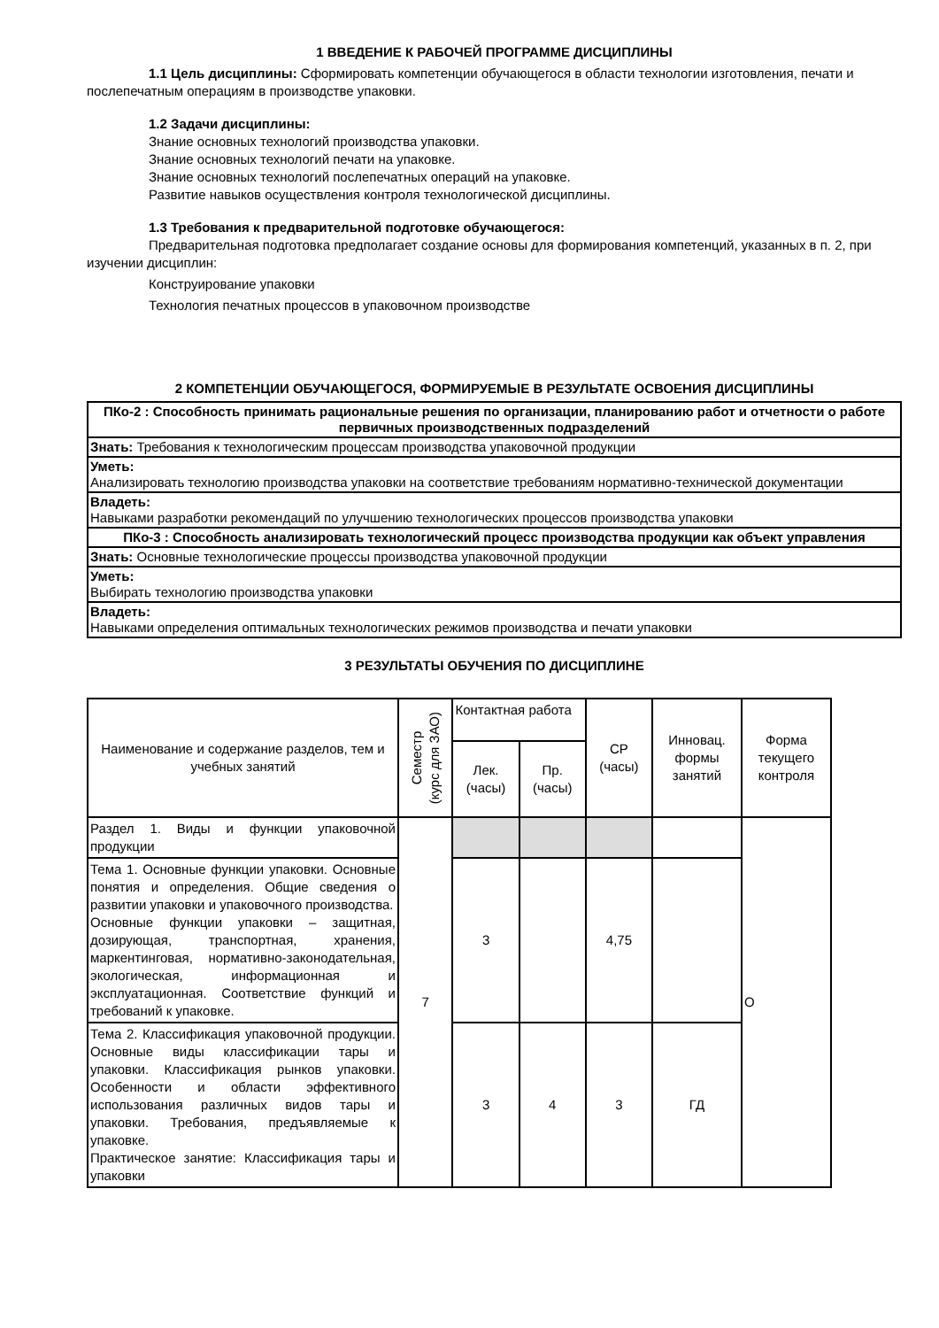1 ВВЕДЕНИЕ К РАБОЧЕЙ ПРОГРАММЕ ДИСЦИПЛИНЫ
1.1 Цель дисциплины: Сформировать компетенции обучающегося в области технологии изготовления, печати и послепечатным операциям в производстве упаковки.
1.2 Задачи дисциплины:
Знание основных технологий производства упаковки.
Знание основных технологий печати на упаковке.
Знание основных технологий послепечатных операций на упаковке.
Развитие навыков осуществления контроля технологической дисциплины.
1.3 Требования к предварительной подготовке обучающегося:
Предварительная подготовка предполагает создание основы для формирования компетенций, указанных в п. 2, при изучении дисциплин:
Конструирование упаковки
Технология печатных процессов в упаковочном производстве
2 КОМПЕТЕНЦИИ ОБУЧАЮЩЕГОСЯ, ФОРМИРУЕМЫЕ В РЕЗУЛЬТАТЕ ОСВОЕНИЯ ДИСЦИПЛИНЫ
| ПКо-2 : Способность принимать рациональные решения по организации, планированию работ и отчетности о работе первичных производственных подразделений |
| Знать: Требования к технологическим процессам производства упаковочной продукции |
| Уметь: Анализировать технологию производства упаковки на соответствие требованиям нормативно-технической документации |
| Владеть: Навыками разработки рекомендаций по улучшению технологических процессов производства упаковки |
| ПКо-3 : Способность анализировать технологический процесс производства продукции как объект управления |
| Знать: Основные технологические процессы производства упаковочной продукции |
| Уметь: Выбирать технологию производства упаковки |
| Владеть: Навыками определения оптимальных технологических режимов производства и печати упаковки |
3 РЕЗУЛЬТАТЫ ОБУЧЕНИЯ ПО ДИСЦИПЛИНЕ
| Наименование и содержание разделов, тем и учебных занятий | Семестр (курс для ЗАО) | Контактная работа | | СР (часы) | Инновац. формы занятий | Форма текущего контроля |
| --- | --- | --- | --- | --- | --- | --- |
| | | Лек. (часы) | Пр. (часы) | | | |
| Раздел 1. Виды и функции упаковочной продукции | 7 | | | | | О |
| Тема 1. Основные функции упаковки. Основные понятия и определения. Общие сведения о развитии упаковки и упаковочного производства. Основные функции упаковки – защитная, дозирующая, транспортная, хранения, маркентинговая, нормативно-законодательная, экологическая, информационная и эксплуатационная. Соответствие функций и требований к упаковке. | | 3 | | 4,75 | | |
| Тема 2. Классификация упаковочной продукции. Основные виды классификации тары и упаковки. Классификация рынков упаковки. Особенности и области эффективного использования различных видов тары и упаковки. Требования, предъявляемые к упаковке. Практическое занятие: Классификация тары и упаковки | | 3 | 4 | 3 | ГД | |